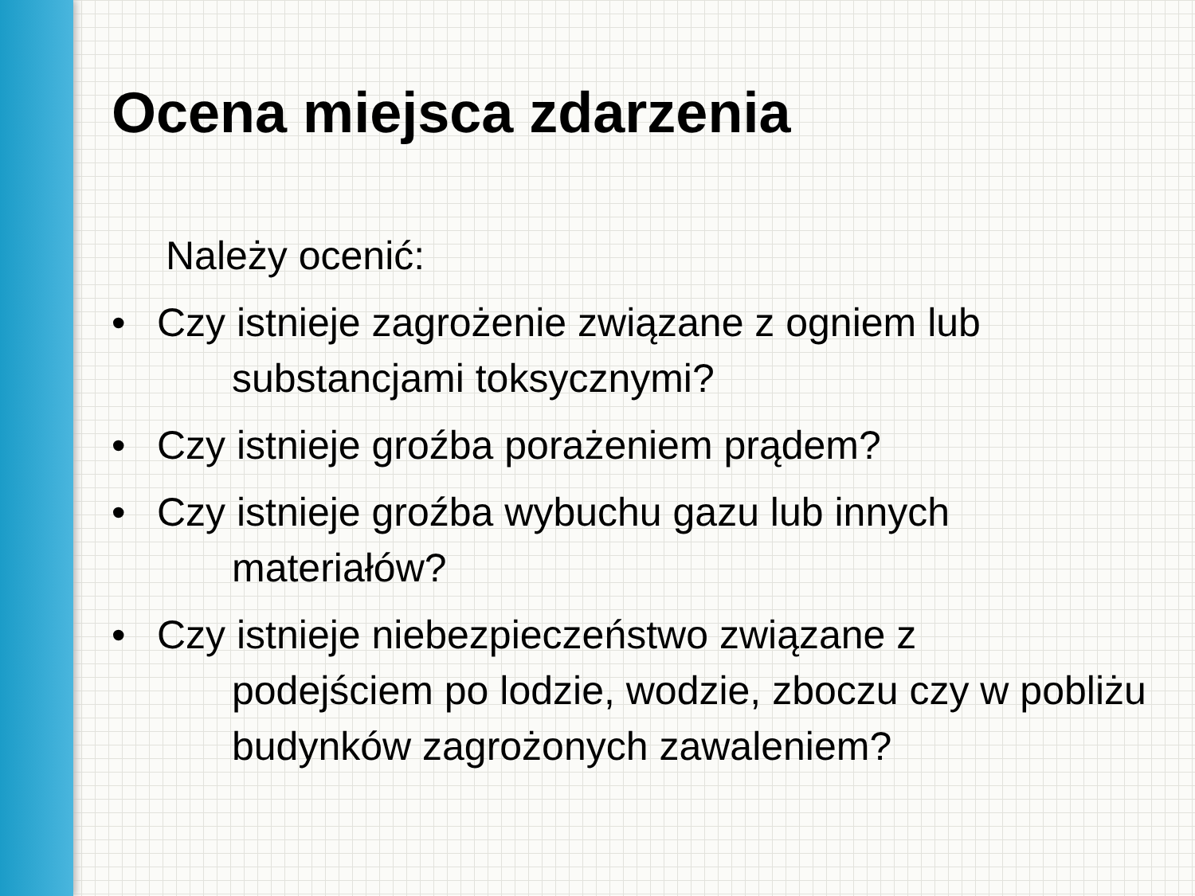Ocena miejsca zdarzenia
Należy ocenić:
• Czy istnieje zagrożenie związane z ogniem lub
substancjami toksycznymi?
• Czy istnieje groźba porażeniem prądem?
• Czy istnieje groźba wybuchu gazu lub innych
materiałów?
• Czy istnieje niebezpieczeństwo związane z
podejściem po lodzie, wodzie, zboczu czy w pobliżu budynków zagrożonych zawaleniem?